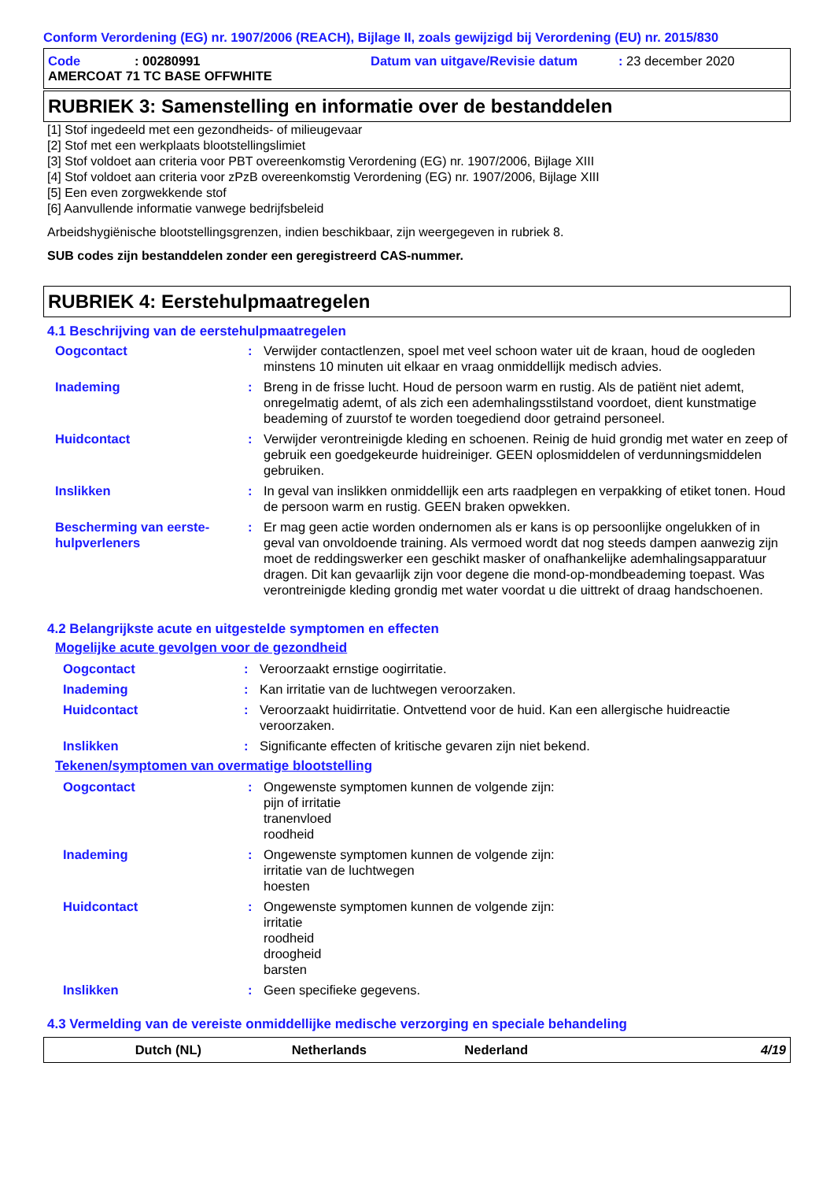Conform Verordening (EG) nr. 1907/2006 (REACH), Bijlage II, zoals gewijzigd bij Verordening (EU) nr. 2015/830
Code: 00280991 Datum van uitgave/Revisie datum: 23 december 2020
AMERCOAT 71 TC BASE OFFWHITE
RUBRIEK 3: Samenstelling en informatie over de bestanddelen
[1] Stof ingedeeld met een gezondheids- of milieugevaar
[2] Stof met een werkplaats blootstellingslimiet
[3] Stof voldoet aan criteria voor PBT overeenkomstig Verordening (EG) nr. 1907/2006, Bijlage XIII
[4] Stof voldoet aan criteria voor zPzB overeenkomstig Verordening (EG) nr. 1907/2006, Bijlage XIII
[5] Een even zorgwekkende stof
[6] Aanvullende informatie vanwege bedrijfsbeleid
Arbeidshygiënische blootstellingsgrenzen, indien beschikbaar, zijn weergegeven in rubriek 8.
SUB codes zijn bestanddelen zonder een geregistreerd CAS-nummer.
RUBRIEK 4: Eerstehulpmaatregelen
4.1 Beschrijving van de eerstehulpmaatregelen
Oogcontact: Verwijder contactlenzen, spoel met veel schoon water uit de kraan, houd de oogleden minstens 10 minuten uit elkaar en vraag onmiddellijk medisch advies.
Inademing: Breng in de frisse lucht. Houd de persoon warm en rustig. Als de patiënt niet ademt, onregelmatig ademt, of als zich een ademhalingsstilstand voordoet, dient kunstmatige beademing of zuurstof te worden toegediend door getraind personeel.
Huidcontact: Verwijder verontreinigde kleding en schoenen. Reinig de huid grondig met water en zeep of gebruik een goedgekeurde huidreiniger. GEEN oplosmiddelen of verdunningsmiddelen gebruiken.
Inslikken: In geval van inslikken onmiddellijk een arts raadplegen en verpakking of etiket tonen. Houd de persoon warm en rustig. GEEN braken opwekken.
Bescherming van eerste-hulpverleners: Er mag geen actie worden ondernomen als er kans is op persoonlijke ongelukken of in geval van onvoldoende training. Als vermoed wordt dat nog steeds dampen aanwezig zijn moet de reddingswerker een geschikt masker of onafhankelijke ademhalingsapparatuur dragen. Dit kan gevaarlijk zijn voor degene die mond-op-mondbeademing toepast. Was verontreinigde kleding grondig met water voordat u die uittrekt of draag handschoenen.
4.2 Belangrijkste acute en uitgestelde symptomen en effecten
Mogelijke acute gevolgen voor de gezondheid
Oogcontact: Veroorzaakt ernstige oogirritatie.
Inademing: Kan irritatie van de luchtwegen veroorzaken.
Huidcontact: Veroorzaakt huidirritatie. Ontvettend voor de huid. Kan een allergische huidreactie veroorzaken.
Inslikken: Significante effecten of kritische gevaren zijn niet bekend.
Tekenen/symptomen van overmatige blootstelling
Oogcontact: Ongewenste symptomen kunnen de volgende zijn:
pijn of irritatie
tranenvloed
roodheid
Inademing: Ongewenste symptomen kunnen de volgende zijn:
irritatie van de luchtwegen
hoesten
Huidcontact: Ongewenste symptomen kunnen de volgende zijn:
irritatie
roodheid
droogheid
barsten
Inslikken: Geen specifieke gegevens.
4.3 Vermelding van de vereiste onmiddellijke medische verzorging en speciale behandeling
Dutch (NL) Netherlands Nederland 4/19